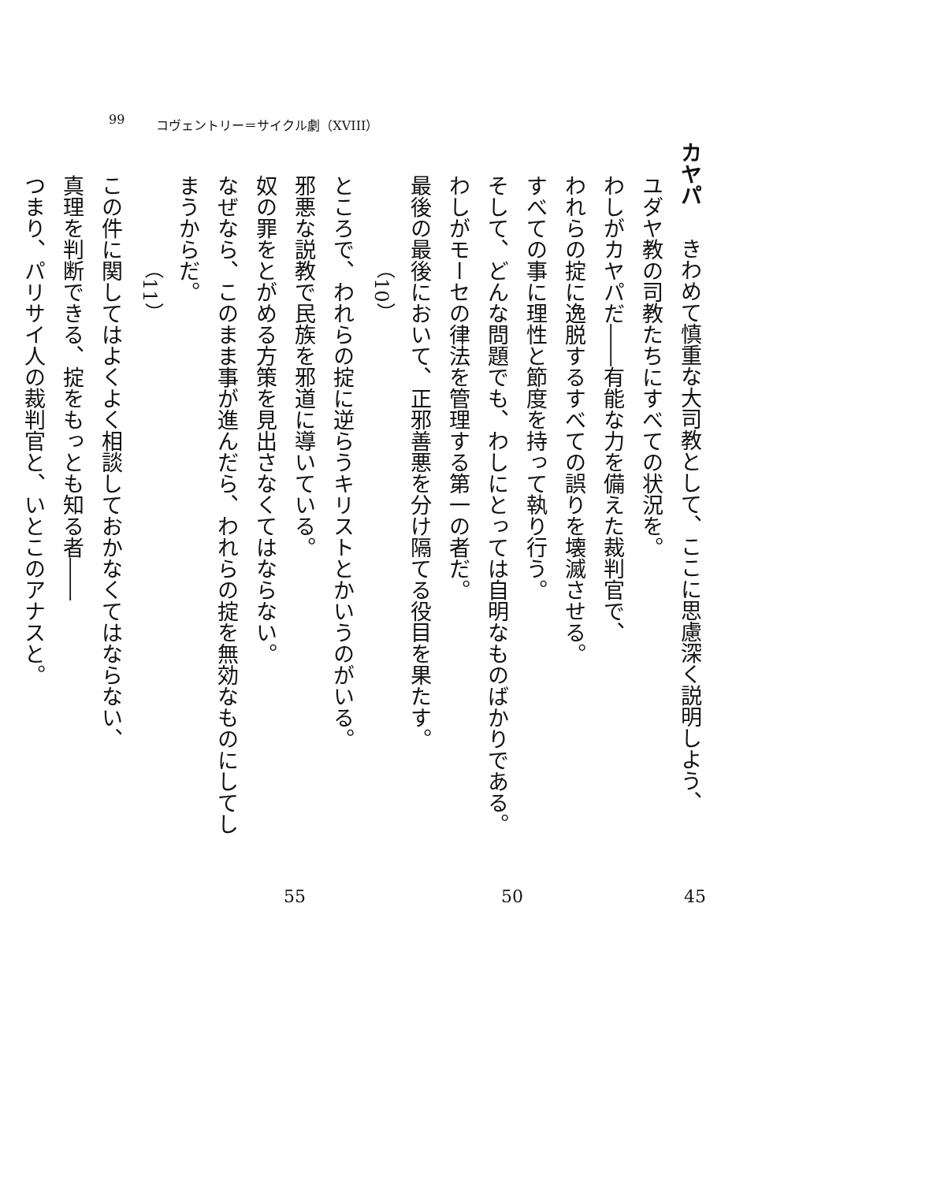99 コヴェントリー＝サイクル劇（XVIII）
カヤパ　きわめて慎重な大司教として、ここに思慮深く説明しよう、
ユダヤ教の司教たちにすべての状況を。
わしがカヤパだ――有能な力を備えた裁判官で、
われらの掟に逸脱するすべての誤りを壊滅させる。
すべての事に理性と節度を持って執り行う。
そして、どんな問題でも、わしにとっては自明なものばかりである。
わしがモーセの律法を管理する第一の者だ。
最後の最後において、正邪善悪を分け隔てる役目を果たす。
（10）
ところで、われらの掟に逆らうキリストとかいうのがいる。
邪悪な説教で民族を邪道に導いている。
奴の罪をとがめる方策を見出さなくてはならない。
なぜなら、このまま事が進んだら、われらの掟を無効なものにしてしまうからだ。
（11）
この件に関してはよくよく相談しておかなくてはならない、
真理を判断できる、掟をもっとも知る者――
つまり、パリサイ人の裁判官と、いとこのアナスと。
45 50 55